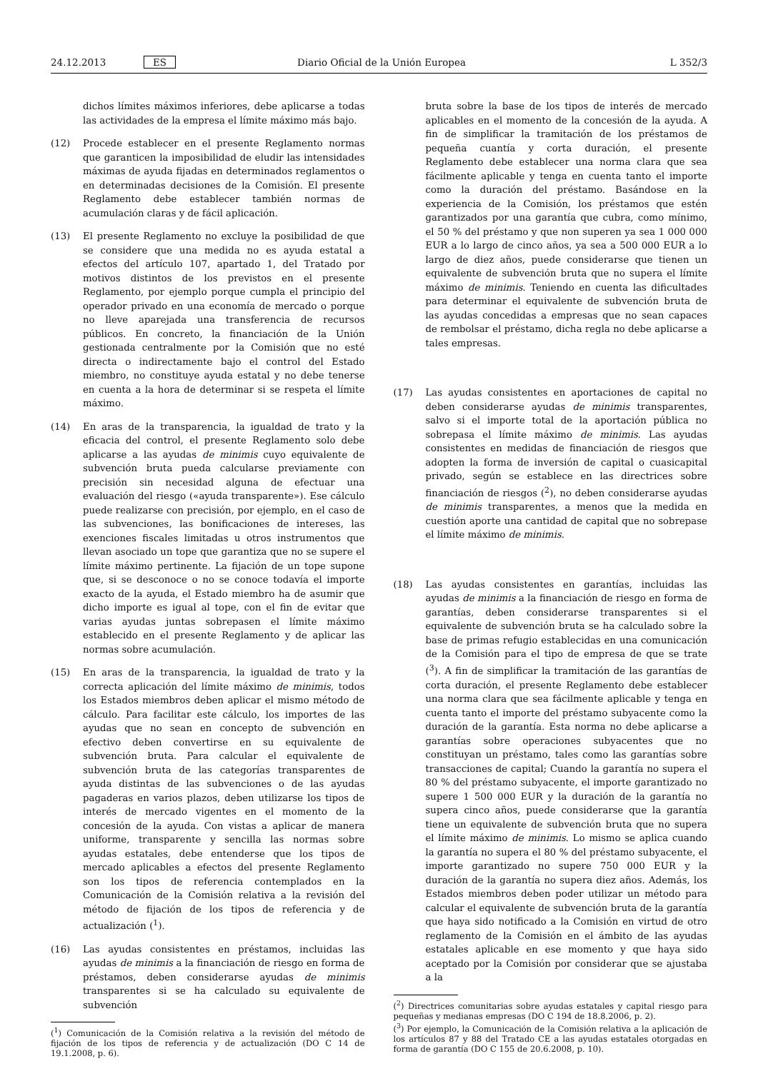24.12.2013 ES Diario Oficial de la Unión Europea L 352/3
dichos límites máximos inferiores, debe aplicarse a todas las actividades de la empresa el límite máximo más bajo.
(12) Procede establecer en el presente Reglamento normas que garanticen la imposibilidad de eludir las intensidades máximas de ayuda fijadas en determinados reglamentos o en determinadas decisiones de la Comisión. El presente Reglamento debe establecer también normas de acumulación claras y de fácil aplicación.
(13) El presente Reglamento no excluye la posibilidad de que se considere que una medida no es ayuda estatal a efectos del artículo 107, apartado 1, del Tratado por motivos distintos de los previstos en el presente Reglamento, por ejemplo porque cumpla el principio del operador privado en una economía de mercado o porque no lleve aparejada una transferencia de recursos públicos. En concreto, la financiación de la Unión gestionada centralmente por la Comisión que no esté directa o indirectamente bajo el control del Estado miembro, no constituye ayuda estatal y no debe tenerse en cuenta a la hora de determinar si se respeta el límite máximo.
(14) En aras de la transparencia, la igualdad de trato y la eficacia del control, el presente Reglamento solo debe aplicarse a las ayudas de minimis cuyo equivalente de subvención bruta pueda calcularse previamente con precisión sin necesidad alguna de efectuar una evaluación del riesgo («ayuda transparente»). Ese cálculo puede realizarse con precisión, por ejemplo, en el caso de las subvenciones, las bonificaciones de intereses, las exenciones fiscales limitadas u otros instrumentos que llevan asociado un tope que garantiza que no se supere el límite máximo pertinente. La fijación de un tope supone que, si se desconoce o no se conoce todavía el importe exacto de la ayuda, el Estado miembro ha de asumir que dicho importe es igual al tope, con el fin de evitar que varias ayudas juntas sobrepasen el límite máximo establecido en el presente Reglamento y de aplicar las normas sobre acumulación.
(15) En aras de la transparencia, la igualdad de trato y la correcta aplicación del límite máximo de minimis, todos los Estados miembros deben aplicar el mismo método de cálculo. Para facilitar este cálculo, los importes de las ayudas que no sean en concepto de subvención en efectivo deben convertirse en su equivalente de subvención bruta. Para calcular el equivalente de subvención bruta de las categorías transparentes de ayuda distintas de las subvenciones o de las ayudas pagaderas en varios plazos, deben utilizarse los tipos de interés de mercado vigentes en el momento de la concesión de la ayuda. Con vistas a aplicar de manera uniforme, transparente y sencilla las normas sobre ayudas estatales, debe entenderse que los tipos de mercado aplicables a efectos del presente Reglamento son los tipos de referencia contemplados en la Comunicación de la Comisión relativa a la revisión del método de fijación de los tipos de referencia y de actualización (<sup>1</sup>).
(16) Las ayudas consistentes en préstamos, incluidas las ayudas de minimis a la financiación de riesgo en forma de préstamos, deben considerarse ayudas de minimis transparentes si se ha calculado su equivalente de subvención
(<sup>1</sup>) Comunicación de la Comisión relativa a la revisión del método de fijación de los tipos de referencia y de actualización (DO C 14 de 19.1.2008, p. 6).
bruta sobre la base de los tipos de interés de mercado aplicables en el momento de la concesión de la ayuda. A fin de simplificar la tramitación de los préstamos de pequeña cuantía y corta duración, el presente Reglamento debe establecer una norma clara que sea fácilmente aplicable y tenga en cuenta tanto el importe como la duración del préstamo. Basándose en la experiencia de la Comisión, los préstamos que estén garantizados por una garantía que cubra, como mínimo, el 50 % del préstamo y que non superen ya sea 1 000 000 EUR a lo largo de cinco años, ya sea a 500 000 EUR a lo largo de diez años, puede considerarse que tienen un equivalente de subvención bruta que no supera el límite máximo de minimis. Teniendo en cuenta las dificultades para determinar el equivalente de subvención bruta de las ayudas concedidas a empresas que no sean capaces de rembolsar el préstamo, dicha regla no debe aplicarse a tales empresas.
(17) Las ayudas consistentes en aportaciones de capital no deben considerarse ayudas de minimis transparentes, salvo si el importe total de la aportación pública no sobrepasa el límite máximo de minimis. Las ayudas consistentes en medidas de financiación de riesgos que adopten la forma de inversión de capital o cuasicapital privado, según se establece en las directrices sobre financiación de riesgos (<sup>2</sup>), no deben considerarse ayudas de minimis transparentes, a menos que la medida en cuestión aporte una cantidad de capital que no sobrepase el límite máximo de minimis.
(18) Las ayudas consistentes en garantías, incluidas las ayudas de minimis a la financiación de riesgo en forma de garantías, deben considerarse transparentes si el equivalente de subvención bruta se ha calculado sobre la base de primas refugio establecidas en una comunicación de la Comisión para el tipo de empresa de que se trate (<sup>3</sup>). A fin de simplificar la tramitación de las garantías de corta duración, el presente Reglamento debe establecer una norma clara que sea fácilmente aplicable y tenga en cuenta tanto el importe del préstamo subyacente como la duración de la garantía. Esta norma no debe aplicarse a garantías sobre operaciones subyacentes que no constituyan un préstamo, tales como las garantías sobre transacciones de capital; Cuando la garantía no supera el 80 % del préstamo subyacente, el importe garantizado no supere 1 500 000 EUR y la duración de la garantía no supera cinco años, puede considerarse que la garantía tiene un equivalente de subvención bruta que no supera el límite máximo de minimis. Lo mismo se aplica cuando la garantía no supera el 80 % del préstamo subyacente, el importe garantizado no supere 750 000 EUR y la duración de la garantía no supera diez años. Además, los Estados miembros deben poder utilizar un método para calcular el equivalente de subvención bruta de la garantía que haya sido notificado a la Comisión en virtud de otro reglamento de la Comisión en el ámbito de las ayudas estatales aplicable en ese momento y que haya sido aceptado por la Comisión por considerar que se ajustaba a la
(<sup>2</sup>) Directrices comunitarias sobre ayudas estatales y capital riesgo para pequeñas y medianas empresas (DO C 194 de 18.8.2006, p. 2).
(<sup>3</sup>) Por ejemplo, la Comunicación de la Comisión relativa a la aplicación de los artículos 87 y 88 del Tratado CE a las ayudas estatales otorgadas en forma de garantía (DO C 155 de 20.6.2008, p. 10).